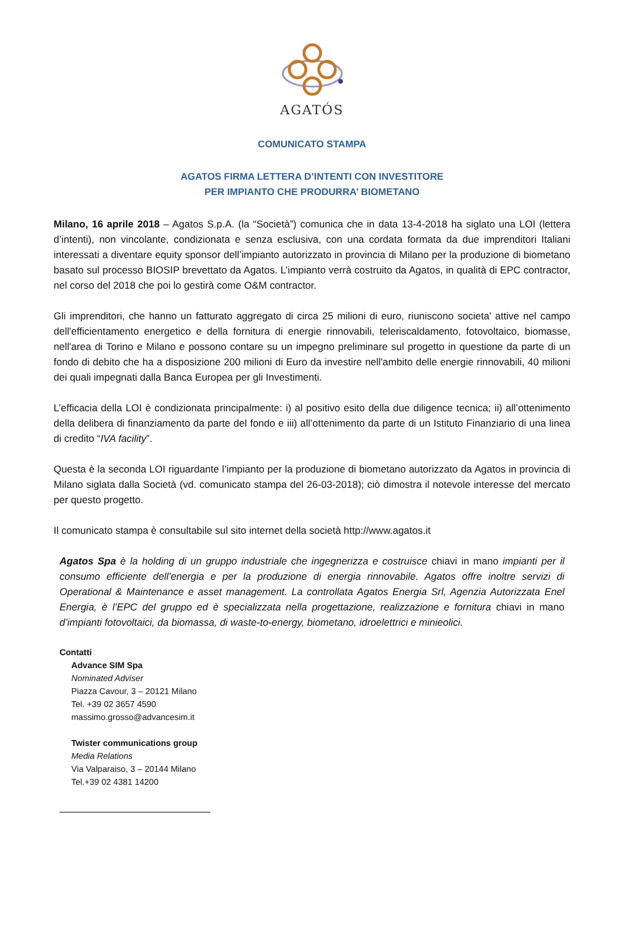AGATÓS
COMUNICATO STAMPA
AGATOS FIRMA LETTERA D’INTENTI CON INVESTITORE
PER IMPIANTO CHE PRODURRA’ BIOMETANO
Milano, 16 aprile 2018 – Agatos S.p.A. (la “Società”) comunica che in data 13-4-2018 ha siglato una LOI (lettera d’intenti), non vincolante, condizionata e senza esclusiva, con una cordata formata da due imprenditori Italiani interessati a diventare equity sponsor dell’impianto autorizzato in provincia di Milano per la produzione di biometano basato sul processo BIOSIP brevettato da Agatos. L’impianto verrà costruito da Agatos, in qualità di EPC contractor, nel corso del 2018 che poi lo gestirà come O&M contractor.
Gli imprenditori, che hanno un fatturato aggregato di circa 25 milioni di euro, riuniscono societa' attive nel campo dell'efficientamento energetico e della fornitura di energie rinnovabili, teleriscaldamento, fotovoltaico, biomasse, nell'area di Torino e Milano e possono contare su un impegno preliminare sul progetto in questione da parte di un fondo di debito che ha a disposizione 200 milioni di Euro da investire nell'ambito delle energie rinnovabili, 40 milioni dei quali impegnati dalla Banca Europea per gli Investimenti.
L’efficacia della LOI è condizionata principalmente: i) al positivo esito della due diligence tecnica; ii) all’ottenimento della delibera di finanziamento da parte del fondo e iii) all’ottenimento da parte di un Istituto Finanziario di una linea di credito “IVA facility”.
Questa è la seconda LOI riguardante l’impianto per la produzione di biometano autorizzato da Agatos in provincia di Milano siglata dalla Società (vd. comunicato stampa del 26-03-2018); ciò dimostra il notevole interesse del mercato per questo progetto.
Il comunicato stampa è consultabile sul sito internet della società http://www.agatos.it
Agatos Spa è la holding di un gruppo industriale che ingegnerizza e costruisce chiavi in mano impianti per il consumo efficiente dell’energia e per la produzione di energia rinnovabile. Agatos offre inoltre servizi di Operational & Maintenance e asset management. La controllata Agatos Energia Srl, Agenzia Autorizzata Enel Energia, è l’EPC del gruppo ed è specializzata nella progettazione, realizzazione e fornitura chiavi in mano d’impianti fotovoltaici, da biomassa, di waste-to-energy, biometano, idroelettrici e minieolici.
Contatti
Advance SIM Spa
Nominated Adviser
Piazza Cavour, 3 – 20121 Milano
Tel. +39 02 3657 4590
massimo.grosso@advancesim.it
Twister communications group
Media Relations
Via Valparaiso, 3 – 20144 Milano
Tel.+39 02 4381 14200